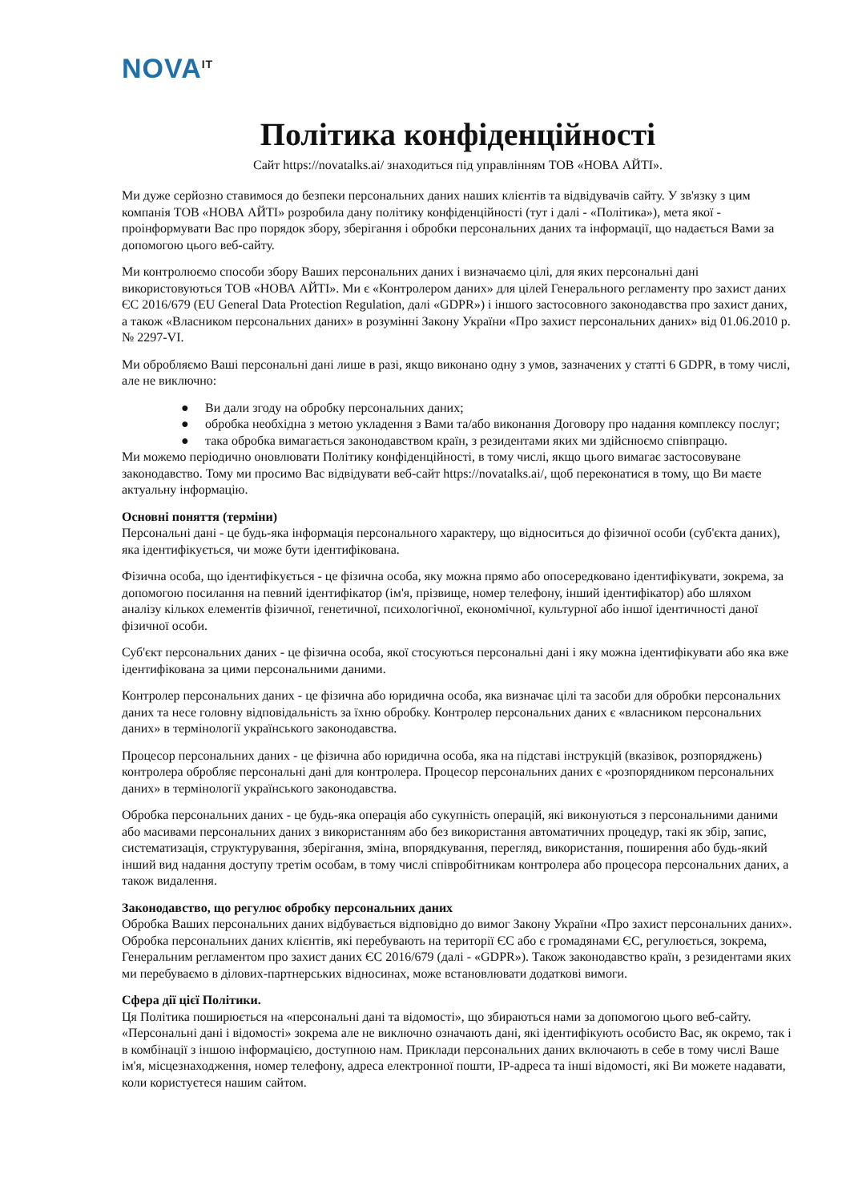NOVA<sup>IT</sup>
Політика конфіденційності
Сайт https://novatalks.ai/ знаходиться під управлінням ТОВ «НОВА АЙТІ».
Ми дуже серйозно ставимося до безпеки персональних даних наших клієнтів та відвідувачів сайту. У зв'язку з цим компанія ТОВ «НОВА АЙТІ» розробила дану політику конфіденційності (тут і далі - «Політика»), мета якої - проінформувати Вас про порядок збору, зберігання і обробки персональних даних та інформації, що надається Вами за допомогою цього веб-сайту.
Ми контролюємо способи збору Ваших персональних даних і визначаємо цілі, для яких персональні дані використовуються ТОВ «НОВА АЙТІ». Ми є «Контролером даних» для цілей Генерального регламенту про захист даних ЄС 2016/679 (EU General Data Protection Regulation, далі «GDPR») і іншого застосовного законодавства про захист даних, а також «Власником персональних даних» в розумінні Закону України «Про захист персональних даних» від 01.06.2010 р. № 2297-VI.
Ми обробляємо Ваші персональні дані лише в разі, якщо виконано одну з умов, зазначених у статті 6 GDPR, в тому числі, але не виключно:
● Ви дали згоду на обробку персональних даних;
● обробка необхідна з метою укладення з Вами та/або виконання Договору про надання комплексу послуг;
● така обробка вимагається законодавством країн, з резидентами яких ми здійснюємо співпрацю.
Ми можемо періодично оновлювати Політику конфіденційності, в тому числі, якщо цього вимагає застосовуване законодавство. Тому ми просимо Вас відвідувати веб-сайт https://novatalks.ai/, щоб переконатися в тому, що Ви маєте актуальну інформацію.
Основні поняття (терміни)
Персональні дані - це будь-яка інформація персонального характеру, що відноситься до фізичної особи (суб'єкта даних), яка ідентифікується, чи може бути ідентифікована.
Фізична особа, що ідентифікується - це фізична особа, яку можна прямо або опосередковано ідентифікувати, зокрема, за допомогою посилання на певний ідентифікатор (ім'я, прізвище, номер телефону, інший ідентифікатор) або шляхом аналізу кількох елементів фізичної, генетичної, психологічної, економічної, культурної або іншої ідентичності даної фізичної особи.
Суб'єкт персональних даних - це фізична особа, якої стосуються персональні дані і яку можна ідентифікувати або яка вже ідентифікована за цими персональними даними.
Контролер персональних даних - це фізична або юридична особа, яка визначає цілі та засоби для обробки персональних даних та несе головну відповідальність за їхню обробку. Контролер персональних даних є «власником персональних даних» в термінології українського законодавства.
Процесор персональних даних - це фізична або юридична особа, яка на підставі інструкцій (вказівок, розпоряджень) контролера обробляє персональні дані для контролера. Процесор персональних даних є «розпорядником персональних даних» в термінології українського законодавства.
Обробка персональних даних - це будь-яка операція або сукупність операцій, які виконуються з персональними даними або масивами персональних даних з використанням або без використання автоматичних процедур, такі як збір, запис, систематизація, структурування, зберігання, зміна, впорядкування, перегляд, використання, поширення або будь-який інший вид надання доступу третім особам, в тому числі співробітникам контролера або процесора персональних даних, а також видалення.
Законодавство, що регулює обробку персональних даних
Обробка Ваших персональних даних відбувається відповідно до вимог Закону України «Про захист персональних даних». Обробка персональних даних клієнтів, які перебувають на території ЄС або є громадянами ЄС, регулюється, зокрема, Генеральним регламентом про захист даних ЄС 2016/679 (далі - «GDPR»). Також законодавство країн, з резидентами яких ми перебуваємо в ділових-партнерських відносинах, може встановлювати додаткові вимоги.
Сфера дії цієї Політики.
Ця Політика поширюється на «персональні дані та відомості», що збираються нами за допомогою цього веб-сайту. «Персональні дані і відомості» зокрема але не виключно означають дані, які ідентифікують особисто Вас, як окремо, так і в комбінації з іншою інформацією, доступною нам. Приклади персональних даних включають в себе в тому числі Ваше ім'я, місцезнаходження, номер телефону, адреса електронної пошти, IP-адреса та інші відомості, які Ви можете надавати, коли користуєтеся нашим сайтом.